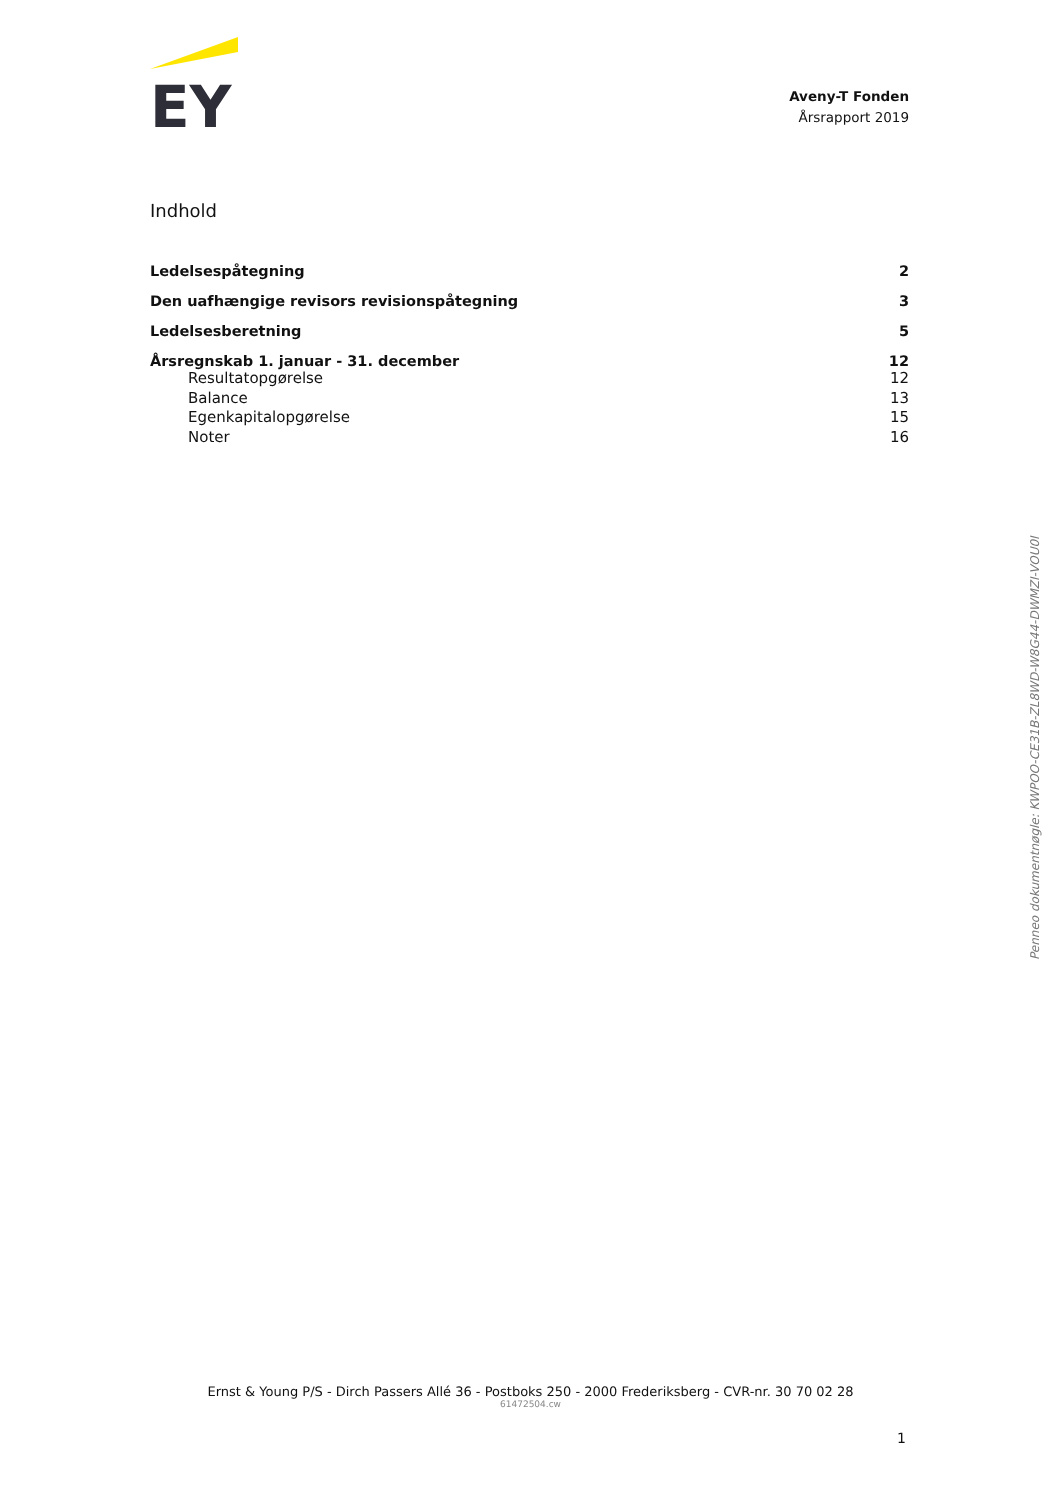EY
Aveny-T Fonden
Årsrapport 2019
Indhold
Ledelsespåtegning 2
Den uafhængige revisors revisionspåtegning 3
Ledelsesberetning 5
Årsregnskab 1. januar - 31. december 12
Resultatopgørelse 12
Balance 13
Egenkapitalopgørelse 15
Noter 16
Ernst & Young P/S - Dirch Passers Allé 36 - Postboks 250 - 2000 Frederiksberg - CVR-nr. 30 70 02 28
61472504.cw
1
Penneo dokumentnøgle: KWPOO-CE31B-ZL8WD-W8G44-DWMZI-VOU0I